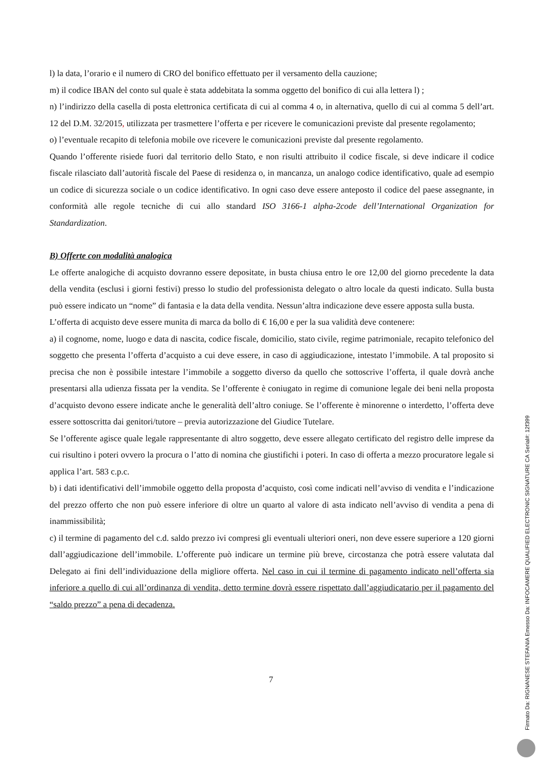l) la data, l’orario e il numero di CRO del bonifico effettuato per il versamento della cauzione;
m) il codice IBAN del conto sul quale è stata addebitata la somma oggetto del bonifico di cui alla lettera l) ;
n) l’indirizzo della casella di posta elettronica certificata di cui al comma 4 o, in alternativa, quello di cui al comma 5 dell’art. 12 del D.M. 32/2015, utilizzata per trasmettere l’offerta e per ricevere le comunicazioni previste dal presente regolamento;
o) l’eventuale recapito di telefonia mobile ove ricevere le comunicazioni previste dal presente regolamento.
Quando l’offerente risiede fuori dal territorio dello Stato, e non risulti attribuito il codice fiscale, si deve indicare il codice fiscale rilasciato dall’autorità fiscale del Paese di residenza o, in mancanza, un analogo codice identificativo, quale ad esempio un codice di sicurezza sociale o un codice identificativo. In ogni caso deve essere anteposto il codice del paese assegnante, in conformità alle regole tecniche di cui allo standard ISO 3166-1 alpha-2code dell’International Organization for Standardization.
B) Offerte con modalità analogica
Le offerte analogiche di acquisto dovranno essere depositate, in busta chiusa entro le ore 12,00 del giorno precedente la data della vendita (esclusi i giorni festivi) presso lo studio del professionista delegato o altro locale da questi indicato. Sulla busta può essere indicato un “nome” di fantasia e la data della vendita. Nessun’altra indicazione deve essere apposta sulla busta.
L’offerta di acquisto deve essere munita di marca da bollo di € 16,00 e per la sua validità deve contenere:
a) il cognome, nome, luogo e data di nascita, codice fiscale, domicilio, stato civile, regime patrimoniale, recapito telefonico del soggetto che presenta l’offerta d’acquisto a cui deve essere, in caso di aggiudicazione, intestato l’immobile. A tal proposito si precisa che non è possibile intestare l’immobile a soggetto diverso da quello che sottoscrive l’offerta, il quale dovrà anche presentarsi alla udienza fissata per la vendita. Se l’offerente è coniugato in regime di comunione legale dei beni nella proposta d’acquisto devono essere indicate anche le generalità dell’altro coniuge. Se l’offerente è minorenne o interdetto, l’offerta deve essere sottoscritta dai genitori/tutore – previa autorizzazione del Giudice Tutelare.
Se l’offerente agisce quale legale rappresentante di altro soggetto, deve essere allegato certificato del registro delle imprese da cui risultino i poteri ovvero la procura o l’atto di nomina che giustifichi i poteri. In caso di offerta a mezzo procuratore legale si applica l’art. 583 c.p.c.
b) i dati identificativi dell’immobile oggetto della proposta d’acquisto, così come indicati nell’avviso di vendita e l’indicazione del prezzo offerto che non può essere inferiore di oltre un quarto al valore di asta indicato nell’avviso di vendita a pena di inammissibilità;
c) il termine di pagamento del c.d. saldo prezzo ivi compresi gli eventuali ulteriori oneri, non deve essere superiore a 120 giorni dall’aggiudicazione dell’immobile. L’offerente può indicare un termine più breve, circostanza che potrà essere valutata dal Delegato ai fini dell’individuazione della migliore offerta. Nel caso in cui il termine di pagamento indicato nell’offerta sia inferiore a quello di cui all’ordinanza di vendita, detto termine dovrà essere rispettato dall’aggiudicatario per il pagamento del “saldo prezzo” a pena di decadenza.
7
Firmato Da: RIGNANESE STEFANIA Emesso Da: INFOCAMERE QUALIFIED ELECTRONIC SIGNATURE CA Serial#: 12f399